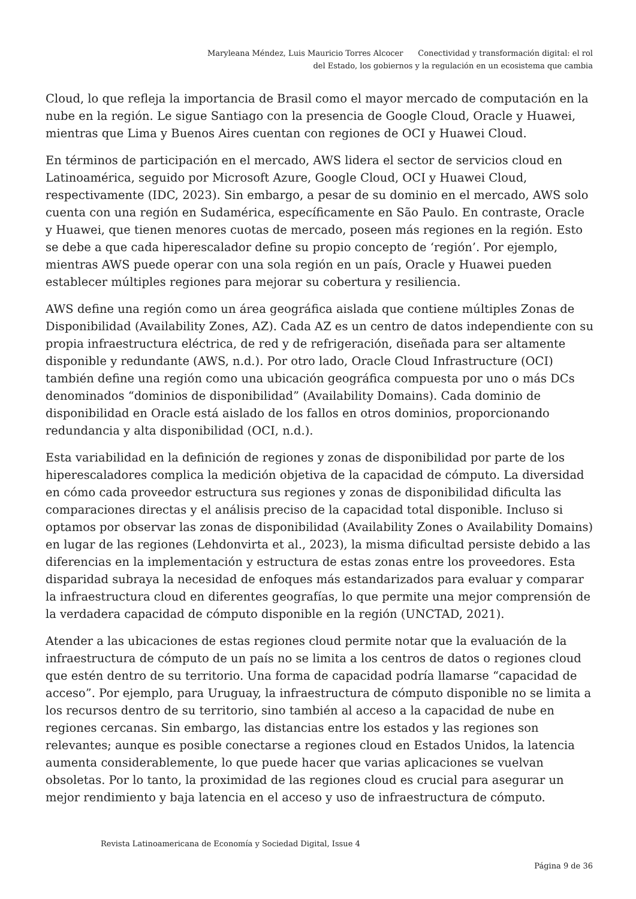Maryleana Méndez, Luis Mauricio Torres Alcocer Conectividad y transformación digital: el rol
del Estado, los gobiernos y la regulación en un ecosistema que cambia
Cloud, lo que refleja la importancia de Brasil como el mayor mercado de computación en la nube en la región. Le sigue Santiago con la presencia de Google Cloud, Oracle y Huawei, mientras que Lima y Buenos Aires cuentan con regiones de OCI y Huawei Cloud.
En términos de participación en el mercado, AWS lidera el sector de servicios cloud en Latinoamérica, seguido por Microsoft Azure, Google Cloud, OCI y Huawei Cloud, respectivamente (IDC, 2023). Sin embargo, a pesar de su dominio en el mercado, AWS solo cuenta con una región en Sudamérica, específicamente en São Paulo. En contraste, Oracle y Huawei, que tienen menores cuotas de mercado, poseen más regiones en la región. Esto se debe a que cada hiperescalador define su propio concepto de ‘región’. Por ejemplo, mientras AWS puede operar con una sola región en un país, Oracle y Huawei pueden establecer múltiples regiones para mejorar su cobertura y resiliencia.
AWS define una región como un área geográfica aislada que contiene múltiples Zonas de Disponibilidad (Availability Zones, AZ). Cada AZ es un centro de datos independiente con su propia infraestructura eléctrica, de red y de refrigeración, diseñada para ser altamente disponible y redundante (AWS, n.d.). Por otro lado, Oracle Cloud Infrastructure (OCI) también define una región como una ubicación geográfica compuesta por uno o más DCs denominados “dominios de disponibilidad” (Availability Domains). Cada dominio de disponibilidad en Oracle está aislado de los fallos en otros dominios, proporcionando redundancia y alta disponibilidad (OCI, n.d.).
Esta variabilidad en la definición de regiones y zonas de disponibilidad por parte de los hiperescaladores complica la medición objetiva de la capacidad de cómputo. La diversidad en cómo cada proveedor estructura sus regiones y zonas de disponibilidad dificulta las comparaciones directas y el análisis preciso de la capacidad total disponible. Incluso si optamos por observar las zonas de disponibilidad (Availability Zones o Availability Domains) en lugar de las regiones (Lehdonvirta et al., 2023), la misma dificultad persiste debido a las diferencias en la implementación y estructura de estas zonas entre los proveedores. Esta disparidad subraya la necesidad de enfoques más estandarizados para evaluar y comparar la infraestructura cloud en diferentes geografías, lo que permite una mejor comprensión de la verdadera capacidad de cómputo disponible en la región (UNCTAD, 2021).
Atender a las ubicaciones de estas regiones cloud permite notar que la evaluación de la infraestructura de cómputo de un país no se limita a los centros de datos o regiones cloud que estén dentro de su territorio. Una forma de capacidad podría llamarse “capacidad de acceso”. Por ejemplo, para Uruguay, la infraestructura de cómputo disponible no se limita a los recursos dentro de su territorio, sino también al acceso a la capacidad de nube en regiones cercanas. Sin embargo, las distancias entre los estados y las regiones son relevantes; aunque es posible conectarse a regiones cloud en Estados Unidos, la latencia aumenta considerablemente, lo que puede hacer que varias aplicaciones se vuelvan obsoletas. Por lo tanto, la proximidad de las regiones cloud es crucial para asegurar un mejor rendimiento y baja latencia en el acceso y uso de infraestructura de cómputo.
Revista Latinoamericana de Economía y Sociedad Digital, Issue 4
Página 9 de 36